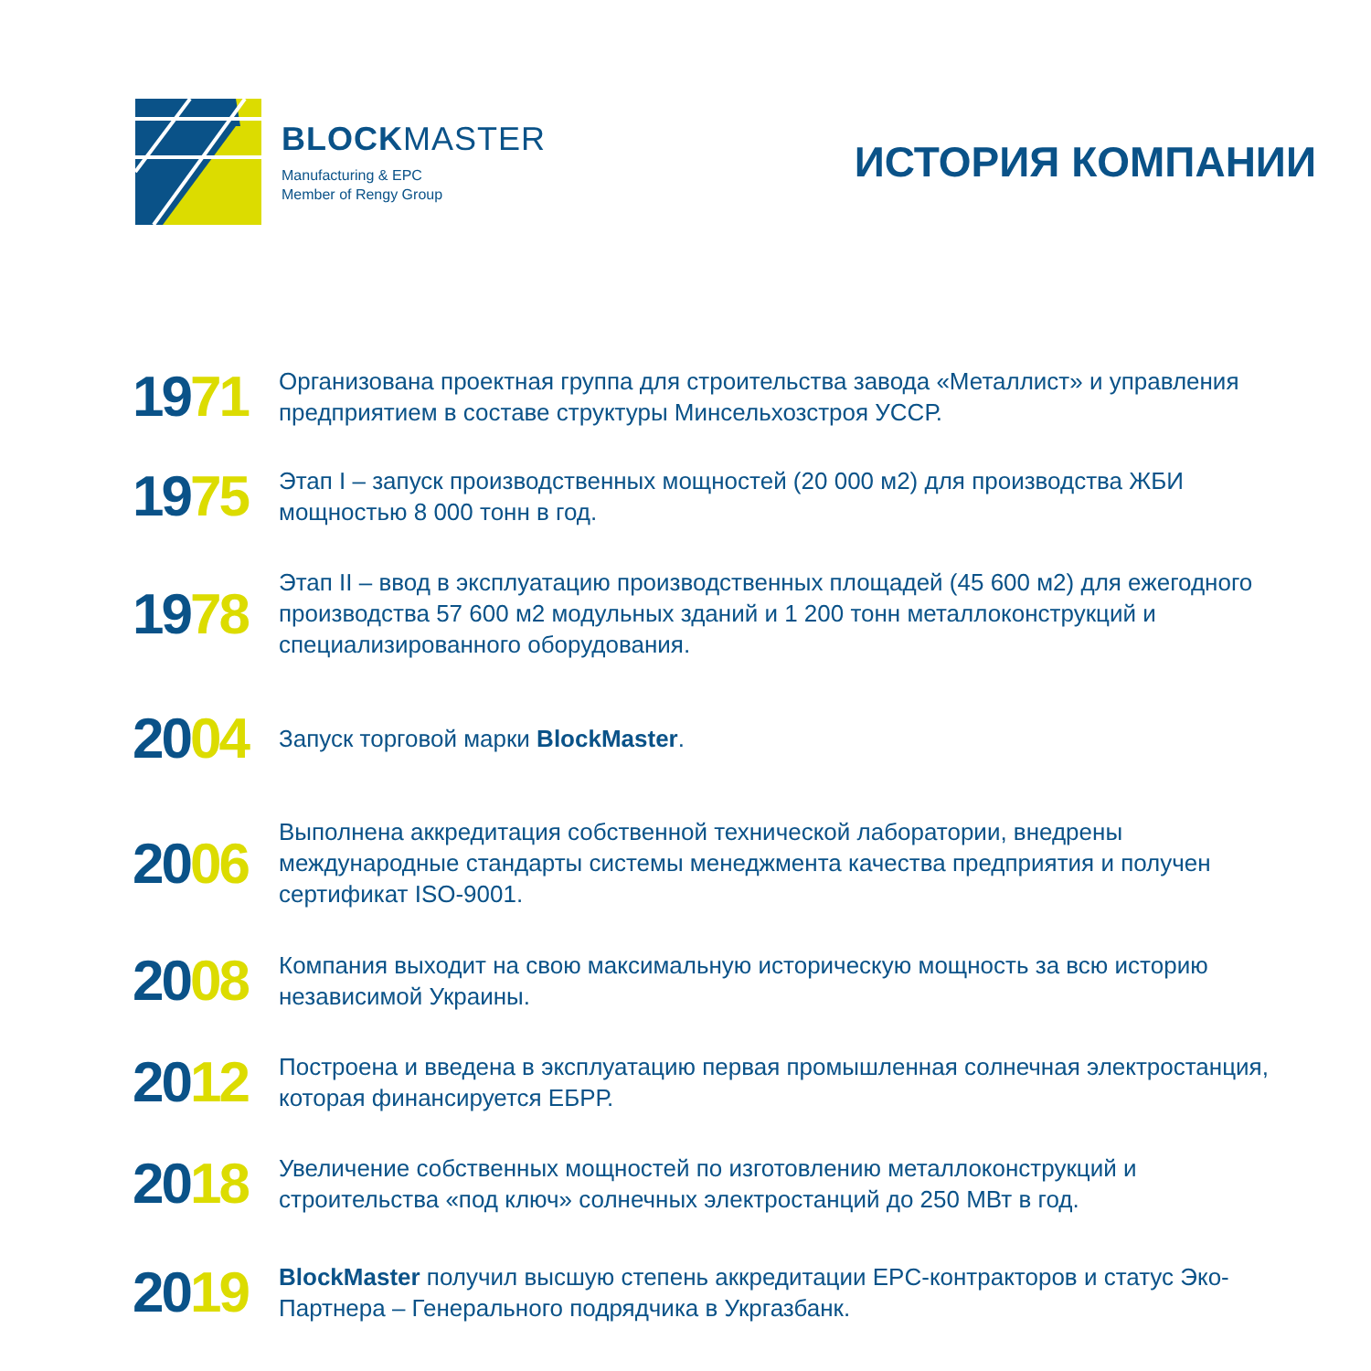BLOCKMASTER
Manufacturing & EPC
Member of Rengy Group
ИСТОРИЯ КОМПАНИИ
1971
Организована проектная группа для строительства завода «Металлист» и управления предприятием в составе структуры Минсельхозстроя УССР.
1975
Этап I – запуск производственных мощностей (20 000 м2) для производства ЖБИ мощностью 8 000 тонн в год.
1978
Этап II – ввод в эксплуатацию производственных площадей (45 600 м2) для ежегодного производства 57 600 м2 модульных зданий и 1 200 тонн металлоконструкций и специализированного оборудования.
2004
Запуск торговой марки BlockMaster.
2006
Выполнена аккредитация собственной технической лаборатории, внедрены международные стандарты системы менеджмента качества предприятия и получен сертификат ISO-9001.
2008
Компания выходит на свою максимальную историческую мощность за всю историю независимой Украины.
2012
Построена и введена в эксплуатацию первая промышленная солнечная электростанция, которая финансируется ЕБРР.
2018
Увеличение собственных мощностей по изготовлению металлоконструкций и строительства «под ключ» солнечных электростанций до 250 МВт в год.
2019
BlockMaster получил высшую степень аккредитации EPC-контракторов и статус Эко-Партнера – Генерального подрядчика в Укргазбанк.